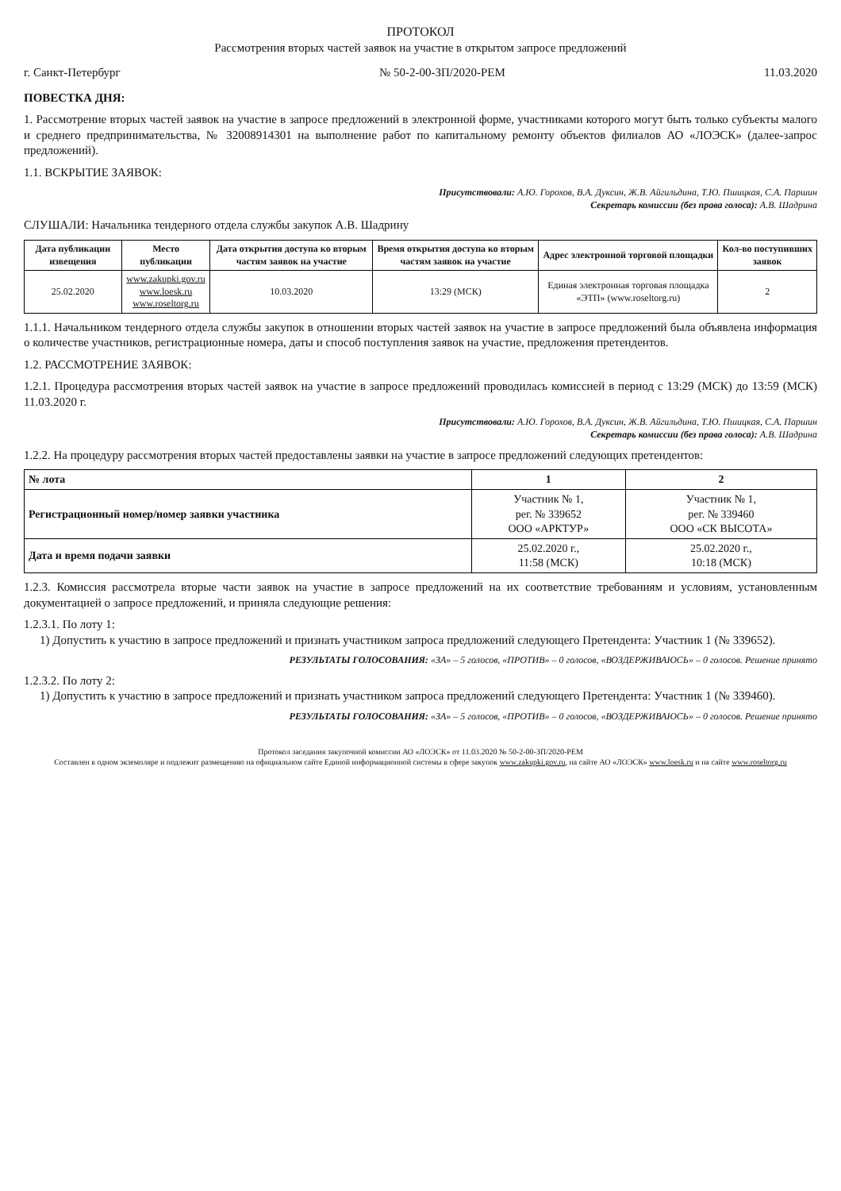ПРОТОКОЛ
Рассмотрения вторых частей заявок на участие в открытом запросе предложений
г. Санкт-Петербург № 50-2-00-ЗП/2020-РЕМ 11.03.2020
ПОВЕСТКА ДНЯ:
1. Рассмотрение вторых частей заявок на участие в запросе предложений в электронной форме, участниками которого могут быть только субъекты малого и среднего предпринимательства, № 32008914301 на выполнение работ по капитальному ремонту объектов филиалов АО «ЛОЭСК» (далее-запрос предложений).
1.1. ВСКРЫТИЕ ЗАЯВОК:
Присутствовали: А.Ю. Горохов, В.А. Дуксин, Ж.В. Айгильдина, Т.Ю. Пшицкая, С.А. Паршин
Секретарь комиссии (без права голоса): А.В. Шадрина
СЛУШАЛИ: Начальника тендерного отдела службы закупок А.В. Шадрину
| Дата публикации извещения | Место публикации | Дата открытия доступа ко вторым частям заявок на участие | Время открытия доступа ко вторым частям заявок на участие | Адрес электронной торговой площадки | Кол-во поступивших заявок |
| --- | --- | --- | --- | --- | --- |
| 25.02.2020 | www.zakupki.gov.ru www.loesk.ru www.roseltorg.ru | 10.03.2020 | 13:29 (МСК) | Единая электронная торговая площадка «ЭТП» (www.roseltorg.ru) | 2 |
1.1.1. Начальником тендерного отдела службы закупок в отношении вторых частей заявок на участие в запросе предложений была объявлена информация о количестве участников, регистрационные номера, даты и способ поступления заявок на участие, предложения претендентов.
1.2. РАССМОТРЕНИЕ ЗАЯВОК:
1.2.1. Процедура рассмотрения вторых частей заявок на участие в запросе предложений проводилась комиссией в период с 13:29 (МСК) до 13:59 (МСК) 11.03.2020 г.
Присутствовали: А.Ю. Горохов, В.А. Дуксин, Ж.В. Айгильдина, Т.Ю. Пшицкая, С.А. Паршин
Секретарь комиссии (без права голоса): А.В. Шадрина
1.2.2. На процедуру рассмотрения вторых частей предоставлены заявки на участие в запросе предложений следующих претендентов:
| № лота | 1 | 2 |
| --- | --- | --- |
| Регистрационный номер/номер заявки участника | Участник № 1, рег. № 339652 ООО «АРКТУР» | Участник № 1, рег. № 339460 ООО «СК ВЫСОТА» |
| Дата и время подачи заявки | 25.02.2020 г., 11:58 (МСК) | 25.02.2020 г., 10:18 (МСК) |
1.2.3. Комиссия рассмотрела вторые части заявок на участие в запросе предложений на их соответствие требованиям и условиям, установленным документацией о запросе предложений, и приняла следующие решения:
1.2.3.1. По лоту 1:
1) Допустить к участию в запросе предложений и признать участником запроса предложений следующего Претендента: Участник 1 (№ 339652).
РЕЗУЛЬТАТЫ ГОЛОСОВАНИЯ: «ЗА» – 5 голосов, «ПРОТИВ» – 0 голосов, «ВОЗДЕРЖИВАЮСЬ» – 0 голосов. Решение принято
1.2.3.2. По лоту 2:
1) Допустить к участию в запросе предложений и признать участником запроса предложений следующего Претендента: Участник 1 (№ 339460).
РЕЗУЛЬТАТЫ ГОЛОСОВАНИЯ: «ЗА» – 5 голосов, «ПРОТИВ» – 0 голосов, «ВОЗДЕРЖИВАЮСЬ» – 0 голосов. Решение принято
Протокол заседания закупочной комиссии АО «ЛОЭСК» от 11.03.2020 № 50-2-00-ЗП/2020-РЕМ
Составлен в одном экземпляре и подлежит размещению на официальном сайте Единой информационной системы в сфере закупок www.zakupki.gov.ru, на сайте АО «ЛОЭСК» www.loesk.ru и на сайте www.roseltorg.ru